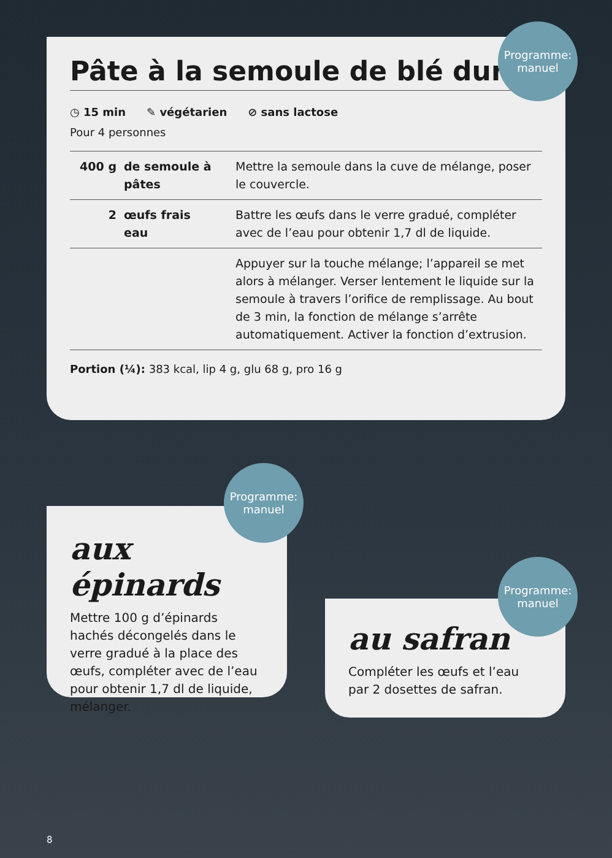Pâte à la semoule de blé dur
◷ 15 min ✎ végétarien ⊘ sans lactose
Pour 4 personnes
| 400 g | de semoule à pâtes | Mettre la semoule dans la cuve de mélange, poser le couvercle. |
| 2 | œufs frais eau | Battre les œufs dans le verre gradué, compléter avec de l’eau pour obtenir 1,7 dl de liquide. |
| | | Appuyer sur la touche mélange; l’appareil se met alors à mélanger. Verser lentement le liquide sur la semoule à travers l’orifice de remplissage. Au bout de 3 min, la fonction de mélange s’arrête automatiquement. Activer la fonction d’extrusion. |
Portion (¼): 383 kcal, lip 4 g, glu 68 g, pro 16 g
Programme:
manuel
aux épinards
Mettre 100 g d’épinards hachés décongelés dans le verre gradué à la place des œufs, compléter avec de l’eau pour obtenir 1,7 dl de liquide, mélanger.
Programme:
manuel
au safran
Compléter les œufs et l’eau par 2 dosettes de safran.
Programme:
manuel
8